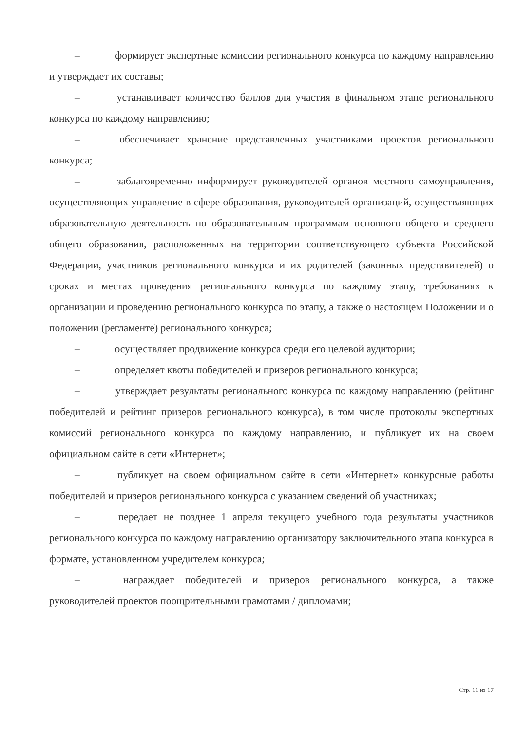– формирует экспертные комиссии регионального конкурса по каждому направлению и утверждает их составы;
– устанавливает количество баллов для участия в финальном этапе регионального конкурса по каждому направлению;
– обеспечивает хранение представленных участниками проектов регионального конкурса;
– заблаговременно информирует руководителей органов местного самоуправления, осуществляющих управление в сфере образования, руководителей организаций, осуществляющих образовательную деятельность по образовательным программам основного общего и среднего общего образования, расположенных на территории соответствующего субъекта Российской Федерации, участников регионального конкурса и их родителей (законных представителей) о сроках и местах проведения регионального конкурса по каждому этапу, требованиях к организации и проведению регионального конкурса по этапу, а также о настоящем Положении и о положении (регламенте) регионального конкурса;
– осуществляет продвижение конкурса среди его целевой аудитории;
– определяет квоты победителей и призеров регионального конкурса;
– утверждает результаты регионального конкурса по каждому направлению (рейтинг победителей и рейтинг призеров регионального конкурса), в том числе протоколы экспертных комиссий регионального конкурса по каждому направлению, и публикует их на своем официальном сайте в сети «Интернет»;
– публикует на своем официальном сайте в сети «Интернет» конкурсные работы победителей и призеров регионального конкурса с указанием сведений об участниках;
– передает не позднее 1 апреля текущего учебного года результаты участников регионального конкурса по каждому направлению организатору заключительного этапа конкурса в формате, установленном учредителем конкурса;
– награждает победителей и призеров регионального конкурса, а также руководителей проектов поощрительными грамотами / дипломами;
Стр. 11 из 17